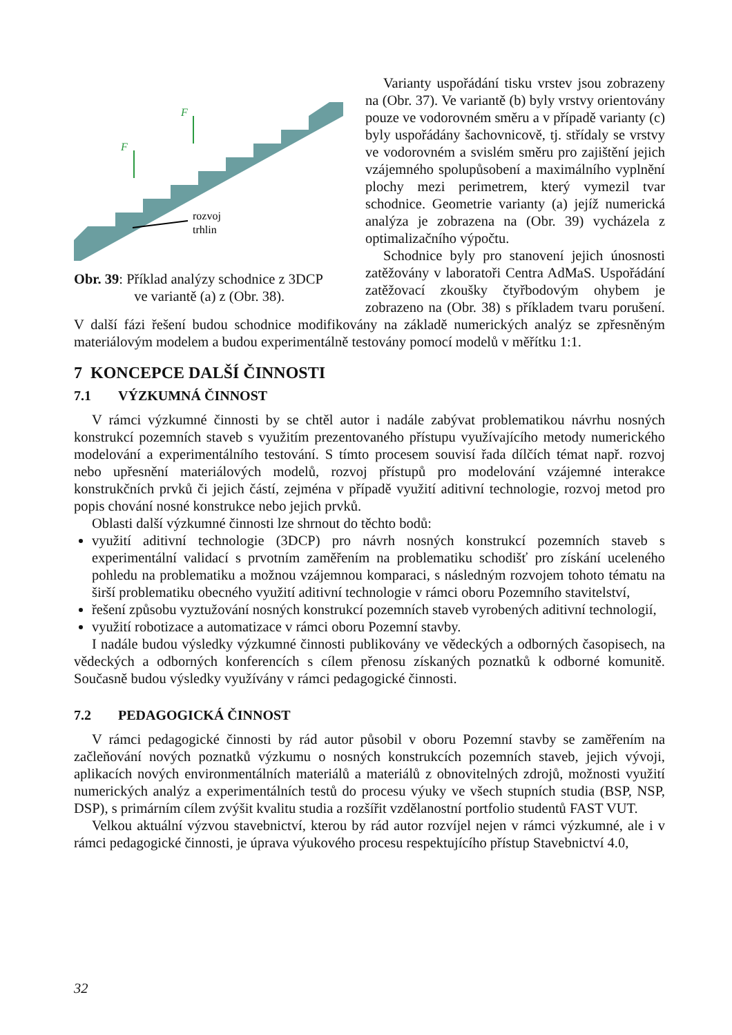F
F
rozvoj
trhlin
Obr. 39: Příklad analýzy schodnice z 3DCP
ve variantě (a) z (Obr. 38).
Varianty uspořádání tisku vrstev jsou zobrazeny na (Obr. 37). Ve variantě (b) byly vrstvy orientovány pouze ve vodorovném směru a v případě varianty (c) byly uspořádány šachovnicově, tj. střídaly se vrstvy ve vodorovném a svislém směru pro zajištění jejich vzájemného spolupůsobení a maximálního vyplnění plochy mezi perimetrem, který vymezil tvar schodnice. Geometrie varianty (a) jejíž numerická analýza je zobrazena na (Obr. 39) vycházela z optimalizačního výpočtu.
Schodnice byly pro stanovení jejich únosnosti zatěžovány v laboratoři Centra AdMaS. Uspořádání zatěžovací zkoušky čtyřbodovým ohybem je zobrazeno na (Obr. 38) s příkladem tvaru porušení. V další fázi řešení budou schodnice modifikovány na základě numerických analýz se zpřesněným materiálovým modelem a budou experimentálně testovány pomocí modelů v měřítku 1:1.
7 KONCEPCE DALŠÍ ČINNOSTI
7.1 VÝZKUMNÁ ČINNOST
V rámci výzkumné činnosti by se chtěl autor i nadále zabývat problematikou návrhu nosných konstrukcí pozemních staveb s využitím prezentovaného přístupu využívajícího metody numerického modelování a experimentálního testování. S tímto procesem souvisí řada dílčích témat např. rozvoj nebo upřesnění materiálových modelů, rozvoj přístupů pro modelování vzájemné interakce konstrukčních prvků či jejich částí, zejména v případě využití aditivní technologie, rozvoj metod pro popis chování nosné konstrukce nebo jejich prvků.
Oblasti další výzkumné činnosti lze shrnout do těchto bodů:
využití aditivní technologie (3DCP) pro návrh nosných konstrukcí pozemních staveb s experimentální validací s prvotním zaměřením na problematiku schodišť pro získání uceleného pohledu na problematiku a možnou vzájemnou komparaci, s následným rozvojem tohoto tématu na širší problematiku obecného využití aditivní technologie v rámci oboru Pozemního stavitelství,
řešení způsobu vyztužování nosných konstrukcí pozemních staveb vyrobených aditivní technologií,
využití robotizace a automatizace v rámci oboru Pozemní stavby.
I nadále budou výsledky výzkumné činnosti publikovány ve vědeckých a odborných časopisech, na vědeckých a odborných konferencích s cílem přenosu získaných poznatků k odborné komunitě. Současně budou výsledky využívány v rámci pedagogické činnosti.
7.2 PEDAGOGICKÁ ČINNOST
V rámci pedagogické činnosti by rád autor působil v oboru Pozemní stavby se zaměřením na začleňování nových poznatků výzkumu o nosných konstrukcích pozemních staveb, jejich vývoji, aplikacích nových environmentálních materiálů a materiálů z obnovitelných zdrojů, možnosti využití numerických analýz a experimentálních testů do procesu výuky ve všech stupních studia (BSP, NSP, DSP), s primárním cílem zvýšit kvalitu studia a rozšířit vzdělanostní portfolio studentů FAST VUT.
Velkou aktuální výzvou stavebnictví, kterou by rád autor rozvíjel nejen v rámci výzkumné, ale i v rámci pedagogické činnosti, je úprava výukového procesu respektujícího přístup Stavebnictví 4.0,
32